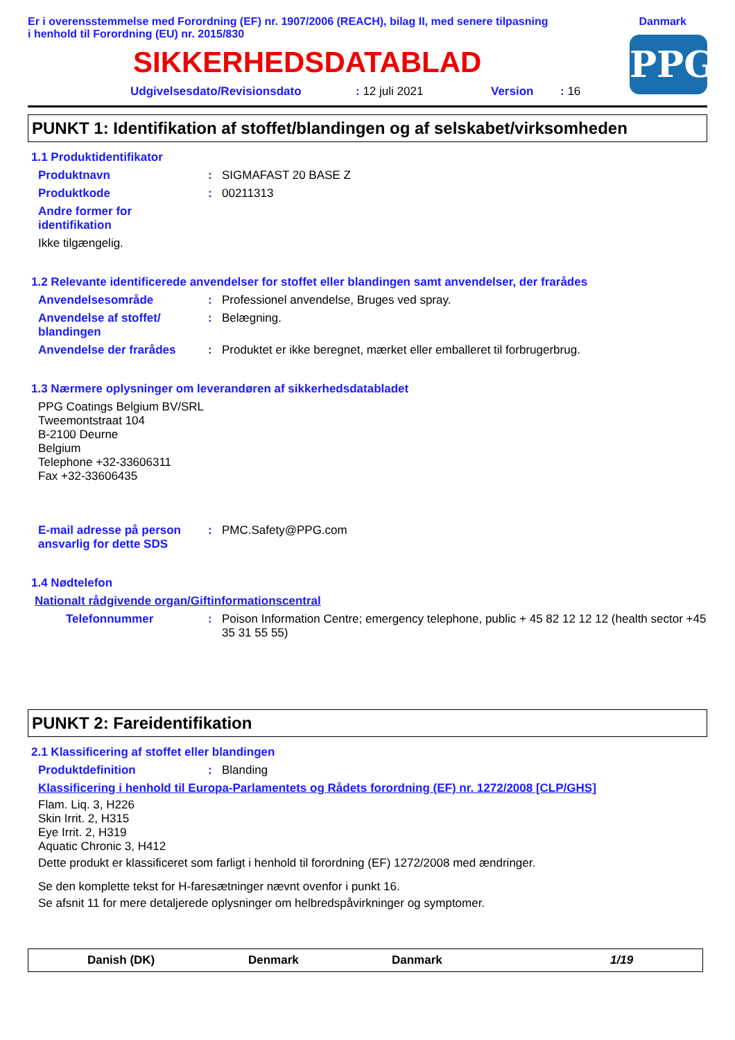Er i overensstemmelse med Forordning (EF) nr. 1907/2006 (REACH), bilag II, med senere tilpasning
i henhold til Forordning (EU) nr. 2015/830
Danmark
PPG
SIKKERHEDSDATABLAD
Udgivelsesdato/Revisionsdato: 12 juli 2021 Version: 16
PUNKT 1: Identifikation af stoffet/blandingen og af selskabet/virksomheden
1.1 Produktidentifikator
Produktnavn: SIGMAFAST 20 BASE Z
Produktkode: 00211313
Andre former for identifikation
Ikke tilgængelig.
1.2 Relevante identificerede anvendelser for stoffet eller blandingen samt anvendelser, der frarådes
Anvendelsesområde: Professionel anvendelse, Bruges ved spray.
Anvendelse af stoffet/ blandingen: Belægning.
Anvendelse der frarådes: Produktet er ikke beregnet, mærket eller emballeret til forbrugerbrug.
1.3 Nærmere oplysninger om leverandøren af sikkerhedsdatabladet
PPG Coatings Belgium BV/SRL
Tweemontstraat 104
B-2100 Deurne
Belgium
Telephone +32-33606311
Fax +32-33606435
E-mail adresse på person ansvarlig for dette SDS: PMC.Safety@PPG.com
1.4 Nødtelefon
Nationalt rådgivende organ/Giftinformationscentral
Telefonnummer: Poison Information Centre; emergency telephone, public + 45 82 12 12 12 (health sector +45 35 31 55 55)
PUNKT 2: Fareidentifikation
2.1 Klassificering af stoffet eller blandingen
Produktdefinition: Blanding
Klassificering i henhold til Europa-Parlamentets og Rådets forordning (EF) nr. 1272/2008 [CLP/GHS]
Flam. Liq. 3, H226
Skin Irrit. 2, H315
Eye Irrit. 2, H319
Aquatic Chronic 3, H412
Dette produkt er klassificeret som farligt i henhold til forordning (EF) 1272/2008 med ændringer.
Se den komplette tekst for H-faresætninger nævnt ovenfor i punkt 16.
Se afsnit 11 for mere detaljerede oplysninger om helbredspåvirkninger og symptomer.
Danish (DK) Denmark Danmark 1/19